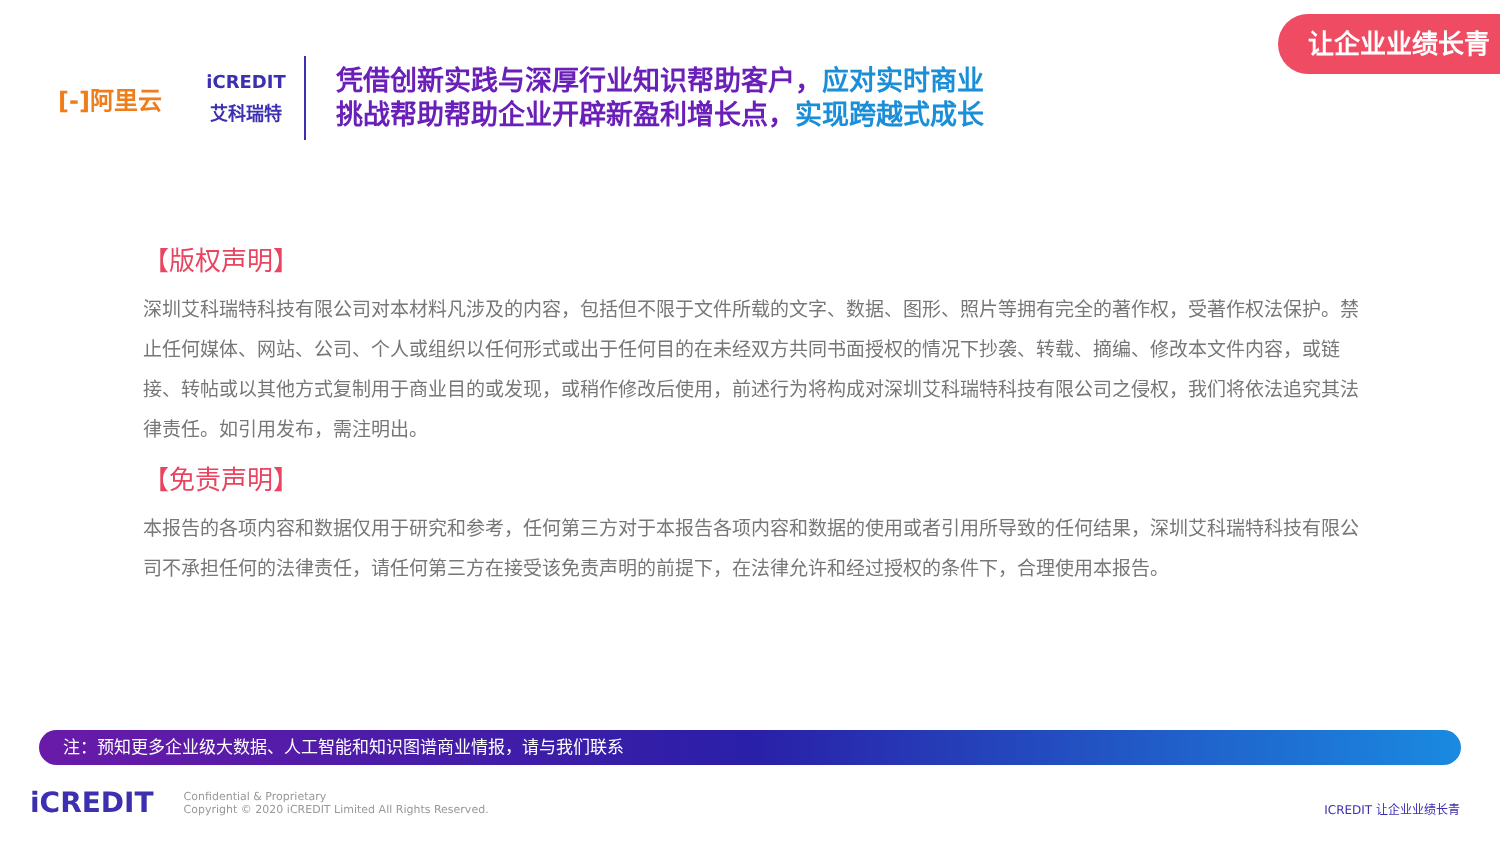让企业业绩长青
[-]阿里云
iCREDIT
艾科瑞特
凭借创新实践与深厚行业知识帮助客户，应对实时商业
挑战帮助帮助企业开辟新盈利增长点，实现跨越式成长
【版权声明】
深圳艾科瑞特科技有限公司对本材料凡涉及的内容，包括但不限于文件所载的文字、数据、图形、照片等拥有完全的著作权，受著作权法保护。禁止任何媒体、网站、公司、个人或组织以任何形式或出于任何目的在未经双方共同书面授权的情况下抄袭、转载、摘编、修改本文件内容，或链接、转帖或以其他方式复制用于商业目的或发现，或稍作修改后使用，前述行为将构成对深圳艾科瑞特科技有限公司之侵权，我们将依法追究其法律责任。如引用发布，需注明出。
【免责声明】
本报告的各项内容和数据仅用于研究和参考，任何第三方对于本报告各项内容和数据的使用或者引用所导致的任何结果，深圳艾科瑞特科技有限公司不承担任何的法律责任，请任何第三方在接受该免责声明的前提下，在法律允许和经过授权的条件下，合理使用本报告。
注：预知更多企业级大数据、人工智能和知识图谱商业情报，请与我们联系
iCREDIT
Confidential & Proprietary
Copyright © 2020 iCREDIT Limited All Rights Reserved.
ICREDIT 让企业业绩长青